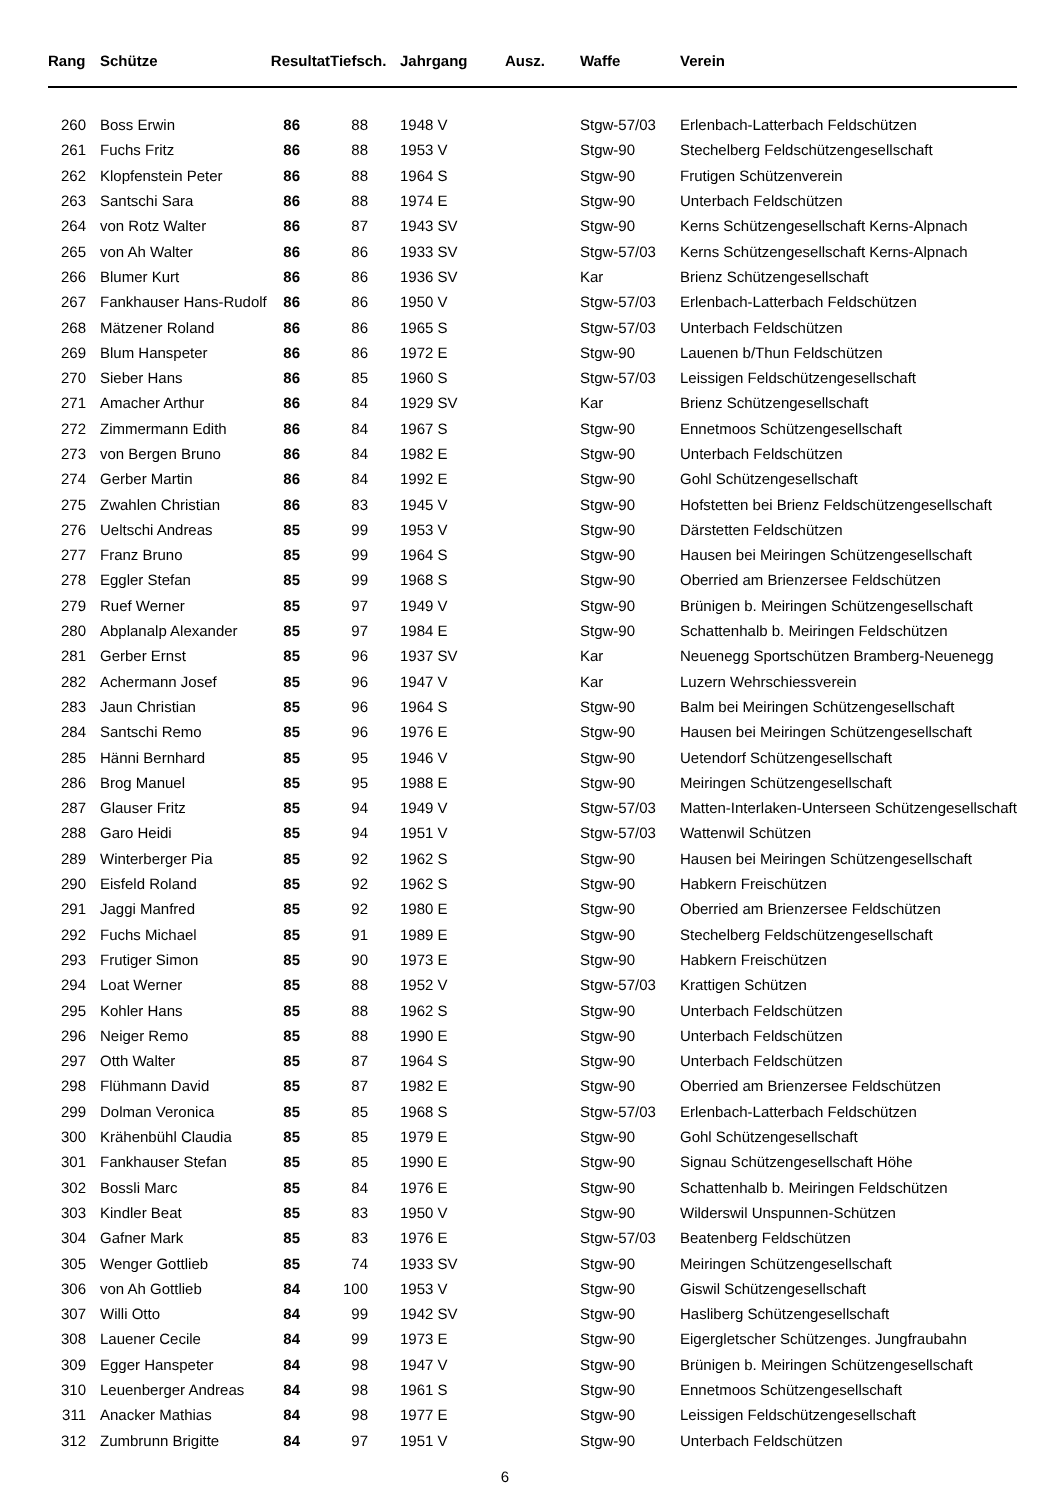| Rang | Schütze | Resultat | Tiefsch. | Jahrgang | Ausz. | Waffe | Verein |
| --- | --- | --- | --- | --- | --- | --- | --- |
| 260 | Boss Erwin | 86 | 88 | 1948 V | | Stgw-57/03 | Erlenbach-Latterbach Feldschützen |
| 261 | Fuchs Fritz | 86 | 88 | 1953 V | | Stgw-90 | Stechelberg Feldschützengesellschaft |
| 262 | Klopfenstein Peter | 86 | 88 | 1964 S | | Stgw-90 | Frutigen Schützenverein |
| 263 | Santschi Sara | 86 | 88 | 1974 E | | Stgw-90 | Unterbach Feldschützen |
| 264 | von Rotz Walter | 86 | 87 | 1943 SV | | Stgw-90 | Kerns Schützengesellschaft Kerns-Alpnach |
| 265 | von Ah Walter | 86 | 86 | 1933 SV | | Stgw-57/03 | Kerns Schützengesellschaft Kerns-Alpnach |
| 266 | Blumer Kurt | 86 | 86 | 1936 SV | | Kar | Brienz Schützengesellschaft |
| 267 | Fankhauser Hans-Rudolf | 86 | 86 | 1950 V | | Stgw-57/03 | Erlenbach-Latterbach Feldschützen |
| 268 | Mätzener Roland | 86 | 86 | 1965 S | | Stgw-57/03 | Unterbach Feldschützen |
| 269 | Blum Hanspeter | 86 | 86 | 1972 E | | Stgw-90 | Lauenen b/Thun Feldschützen |
| 270 | Sieber Hans | 86 | 85 | 1960 S | | Stgw-57/03 | Leissigen Feldschützengesellschaft |
| 271 | Amacher Arthur | 86 | 84 | 1929 SV | | Kar | Brienz Schützengesellschaft |
| 272 | Zimmermann Edith | 86 | 84 | 1967 S | | Stgw-90 | Ennetmoos Schützengesellschaft |
| 273 | von Bergen Bruno | 86 | 84 | 1982 E | | Stgw-90 | Unterbach Feldschützen |
| 274 | Gerber Martin | 86 | 84 | 1992 E | | Stgw-90 | Gohl Schützengesellschaft |
| 275 | Zwahlen Christian | 86 | 83 | 1945 V | | Stgw-90 | Hofstetten bei Brienz Feldschützengesellschaft |
| 276 | Ueltschi Andreas | 85 | 99 | 1953 V | | Stgw-90 | Därstetten Feldschützen |
| 277 | Franz Bruno | 85 | 99 | 1964 S | | Stgw-90 | Hausen bei Meiringen Schützengesellschaft |
| 278 | Eggler Stefan | 85 | 99 | 1968 S | | Stgw-90 | Oberried am Brienzersee Feldschützen |
| 279 | Ruef Werner | 85 | 97 | 1949 V | | Stgw-90 | Brünigen b. Meiringen Schützengesellschaft |
| 280 | Abplanalp Alexander | 85 | 97 | 1984 E | | Stgw-90 | Schattenhalb b. Meiringen Feldschützen |
| 281 | Gerber Ernst | 85 | 96 | 1937 SV | | Kar | Neuenegg Sportschützen Bramberg-Neuenegg |
| 282 | Achermann Josef | 85 | 96 | 1947 V | | Kar | Luzern Wehrschiessverein |
| 283 | Jaun Christian | 85 | 96 | 1964 S | | Stgw-90 | Balm bei Meiringen Schützengesellschaft |
| 284 | Santschi Remo | 85 | 96 | 1976 E | | Stgw-90 | Hausen bei Meiringen Schützengesellschaft |
| 285 | Hänni Bernhard | 85 | 95 | 1946 V | | Stgw-90 | Uetendorf Schützengesellschaft |
| 286 | Brog Manuel | 85 | 95 | 1988 E | | Stgw-90 | Meiringen Schützengesellschaft |
| 287 | Glauser Fritz | 85 | 94 | 1949 V | | Stgw-57/03 | Matten-Interlaken-Unterseen Schützengesellschaft |
| 288 | Garo Heidi | 85 | 94 | 1951 V | | Stgw-57/03 | Wattenwil Schützen |
| 289 | Winterberger Pia | 85 | 92 | 1962 S | | Stgw-90 | Hausen bei Meiringen Schützengesellschaft |
| 290 | Eisfeld Roland | 85 | 92 | 1962 S | | Stgw-90 | Habkern Freischützen |
| 291 | Jaggi Manfred | 85 | 92 | 1980 E | | Stgw-90 | Oberried am Brienzersee Feldschützen |
| 292 | Fuchs Michael | 85 | 91 | 1989 E | | Stgw-90 | Stechelberg Feldschützengesellschaft |
| 293 | Frutiger Simon | 85 | 90 | 1973 E | | Stgw-90 | Habkern Freischützen |
| 294 | Loat Werner | 85 | 88 | 1952 V | | Stgw-57/03 | Krattigen Schützen |
| 295 | Kohler Hans | 85 | 88 | 1962 S | | Stgw-90 | Unterbach Feldschützen |
| 296 | Neiger Remo | 85 | 88 | 1990 E | | Stgw-90 | Unterbach Feldschützen |
| 297 | Otth Walter | 85 | 87 | 1964 S | | Stgw-90 | Unterbach Feldschützen |
| 298 | Flühmann David | 85 | 87 | 1982 E | | Stgw-90 | Oberried am Brienzersee Feldschützen |
| 299 | Dolman Veronica | 85 | 85 | 1968 S | | Stgw-57/03 | Erlenbach-Latterbach Feldschützen |
| 300 | Krähenbühl Claudia | 85 | 85 | 1979 E | | Stgw-90 | Gohl Schützengesellschaft |
| 301 | Fankhauser Stefan | 85 | 85 | 1990 E | | Stgw-90 | Signau Schützengesellschaft Höhe |
| 302 | Bossli Marc | 85 | 84 | 1976 E | | Stgw-90 | Schattenhalb b. Meiringen Feldschützen |
| 303 | Kindler Beat | 85 | 83 | 1950 V | | Stgw-90 | Wilderswil Unspunnen-Schützen |
| 304 | Gafner Mark | 85 | 83 | 1976 E | | Stgw-57/03 | Beatenberg Feldschützen |
| 305 | Wenger Gottlieb | 85 | 74 | 1933 SV | | Stgw-90 | Meiringen Schützengesellschaft |
| 306 | von Ah Gottlieb | 84 | 100 | 1953 V | | Stgw-90 | Giswil Schützengesellschaft |
| 307 | Willi Otto | 84 | 99 | 1942 SV | | Stgw-90 | Hasliberg Schützengesellschaft |
| 308 | Lauener Cecile | 84 | 99 | 1973 E | | Stgw-90 | Eigergletscher Schützenges. Jungfraubahn |
| 309 | Egger Hanspeter | 84 | 98 | 1947 V | | Stgw-90 | Brünigen b. Meiringen Schützengesellschaft |
| 310 | Leuenberger Andreas | 84 | 98 | 1961 S | | Stgw-90 | Ennetmoos Schützengesellschaft |
| 311 | Anacker Mathias | 84 | 98 | 1977 E | | Stgw-90 | Leissigen Feldschützengesellschaft |
| 312 | Zumbrunn Brigitte | 84 | 97 | 1951 V | | Stgw-90 | Unterbach Feldschützen |
6